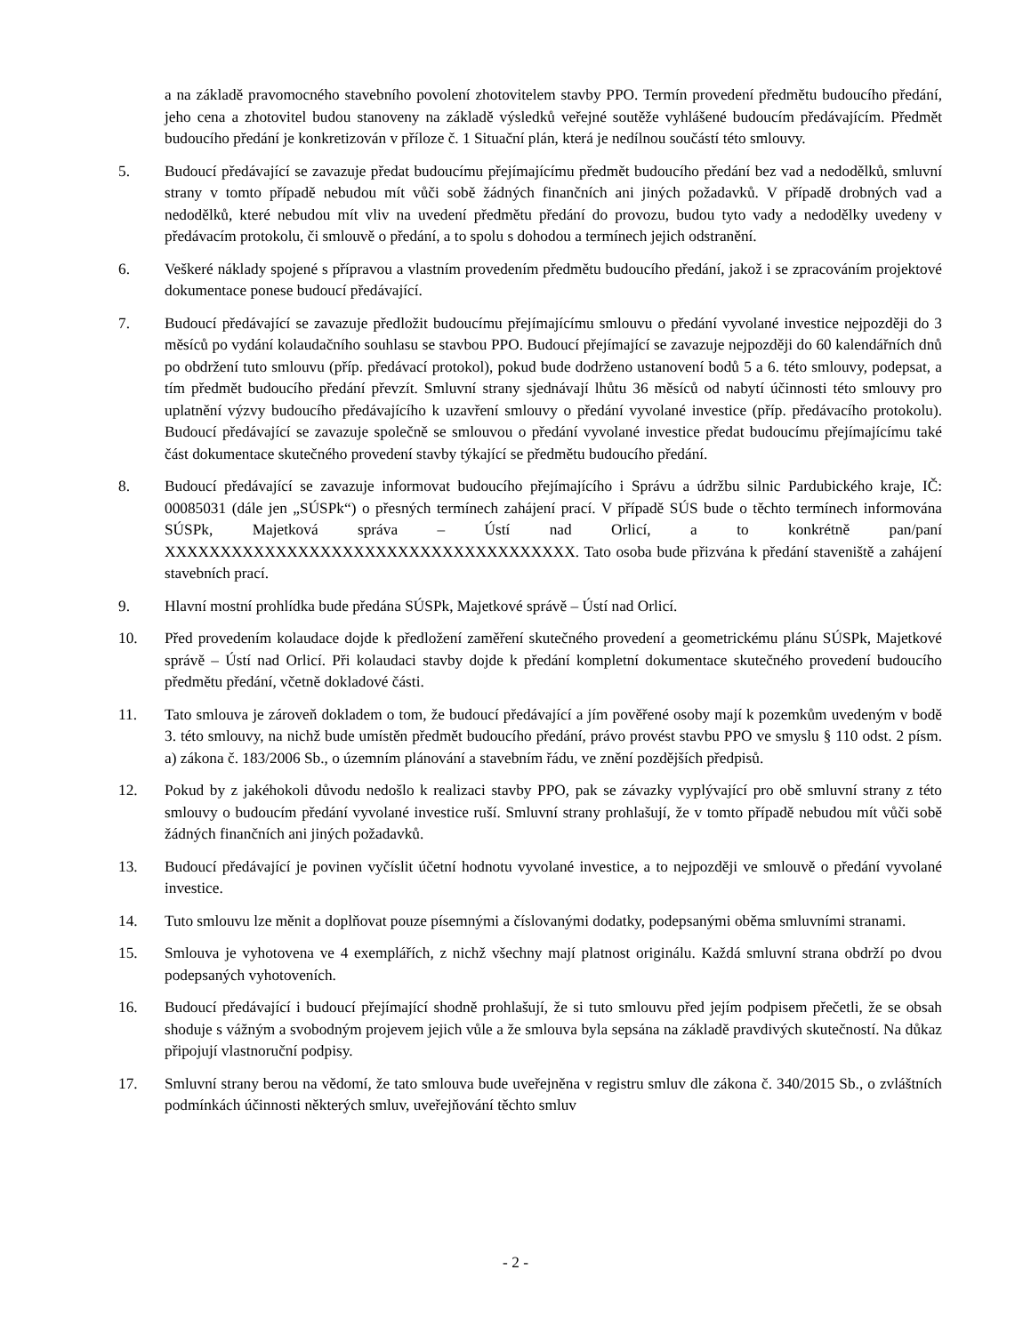a na základě pravomocného stavebního povolení zhotovitelem stavby PPO. Termín provedení předmětu budoucího předání, jeho cena a zhotovitel budou stanoveny na základě výsledků veřejné soutěže vyhlášené budoucím předávajícím. Předmět budoucího předání je konkretizován v příloze č. 1 Situační plán, která je nedílnou součástí této smlouvy.
5. Budoucí předávající se zavazuje předat budoucímu přejímajícímu předmět budoucího předání bez vad a nedodělků, smluvní strany v tomto případě nebudou mít vůči sobě žádných finančních ani jiných požadavků. V případě drobných vad a nedodělků, které nebudou mít vliv na uvedení předmětu předání do provozu, budou tyto vady a nedodělky uvedeny v předávacím protokolu, či smlouvě o předání, a to spolu s dohodou a termínech jejich odstranění.
6. Veškeré náklady spojené s přípravou a vlastním provedením předmětu budoucího předání, jakož i se zpracováním projektové dokumentace ponese budoucí předávající.
7. Budoucí předávající se zavazuje předložit budoucímu přejímajícímu smlouvu o předání vyvolané investice nejpozději do 3 měsíců po vydání kolaudačního souhlasu se stavbou PPO. Budoucí přejímající se zavazuje nejpozději do 60 kalendářních dnů po obdržení tuto smlouvu (příp. předávací protokol), pokud bude dodrženo ustanovení bodů 5 a 6. této smlouvy, podepsat, a tím předmět budoucího předání převzít. Smluvní strany sjednávají lhůtu 36 měsíců od nabytí účinnosti této smlouvy pro uplatnění výzvy budoucího předávajícího k uzavření smlouvy o předání vyvolané investice (příp. předávacího protokolu). Budoucí předávající se zavazuje společně se smlouvou o předání vyvolané investice předat budoucímu přejímajícímu také část dokumentace skutečného provedení stavby týkající se předmětu budoucího předání.
8. Budoucí předávající se zavazuje informovat budoucího přejímajícího i Správu a údržbu silnic Pardubického kraje, IČ: 00085031 (dále jen „SÚSPk“) o přesných termínech zahájení prací. V případě SÚS bude o těchto termínech informována SÚSPk, Majetková správa – Ústí nad Orlicí, a to konkrétně pan/paní XXXXXXXXXXXXXXXXXXXXXXXXXXXXXXXXXXXXX. Tato osoba bude přizvána k předání staveniště a zahájení stavebních prací.
9. Hlavní mostní prohlídka bude předána SÚSPk, Majetkové správě – Ústí nad Orlicí.
10. Před provedením kolaudace dojde k předložení zaměření skutečného provedení a geometrickému plánu SÚSPk, Majetkové správě – Ústí nad Orlicí. Při kolaudaci stavby dojde k předání kompletní dokumentace skutečného provedení budoucího předmětu předání, včetně dokladové části.
11. Tato smlouva je zároveň dokladem o tom, že budoucí předávající a jím pověřené osoby mají k pozemkům uvedeným v bodě 3. této smlouvy, na nichž bude umístěn předmět budoucího předání, právo provést stavbu PPO ve smyslu § 110 odst. 2 písm. a) zákona č. 183/2006 Sb., o územním plánování a stavebním řádu, ve znění pozdějších předpisů.
12. Pokud by z jakéhokoli důvodu nedošlo k realizaci stavby PPO, pak se závazky vyplývající pro obě smluvní strany z této smlouvy o budoucím předání vyvolané investice ruší. Smluvní strany prohlašují, že v tomto případě nebudou mít vůči sobě žádných finančních ani jiných požadavků.
13. Budoucí předávající je povinen vyčíslit účetní hodnotu vyvolané investice, a to nejpozději ve smlouvě o předání vyvolané investice.
14. Tuto smlouvu lze měnit a doplňovat pouze písemnými a číslovanými dodatky, podepsanými oběma smluvními stranami.
15. Smlouva je vyhotovena ve 4 exemplářích, z nichž všechny mají platnost originálu. Každá smluvní strana obdrží po dvou podepsaných vyhotoveních.
16. Budoucí předávající i budoucí přejímající shodně prohlašují, že si tuto smlouvu před jejím podpisem přečetli, že se obsah shoduje s vážným a svobodným projevem jejich vůle a že smlouva byla sepsána na základě pravdivých skutečností. Na důkaz připojují vlastnoruční podpisy.
17. Smluvní strany berou na vědomí, že tato smlouva bude uveřejněna v registru smluv dle zákona č. 340/2015 Sb., o zvláštních podmínkách účinnosti některých smluv, uveřejňování těchto smluv
- 2 -